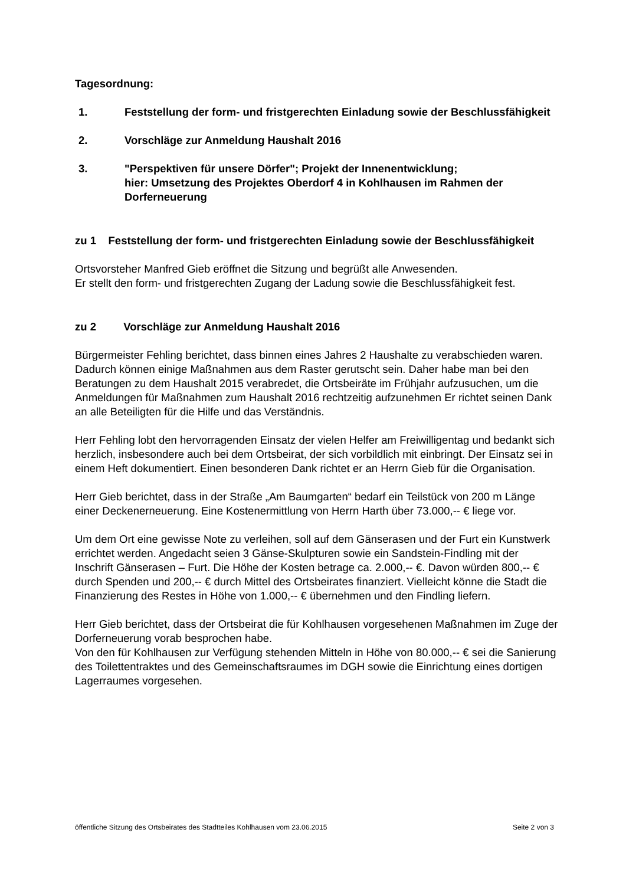Tagesordnung:
1. Feststellung der form- und fristgerechten Einladung sowie der Beschlussfähigkeit
2. Vorschläge zur Anmeldung Haushalt 2016
3. "Perspektiven für unsere Dörfer"; Projekt der Innenentwicklung;
hier: Umsetzung des Projektes Oberdorf 4 in Kohlhausen im Rahmen der Dorferneuerung
zu 1 Feststellung der form- und fristgerechten Einladung sowie der Beschlussfähigkeit
Ortsvorsteher Manfred Gieb eröffnet die Sitzung und begrüßt alle Anwesenden.
Er stellt den form- und fristgerechten Zugang der Ladung sowie die Beschlussfähigkeit fest.
zu 2 Vorschläge zur Anmeldung Haushalt 2016
Bürgermeister Fehling berichtet, dass binnen eines Jahres 2 Haushalte zu verabschieden waren. Dadurch können einige Maßnahmen aus dem Raster gerutscht sein. Daher habe man bei den Beratungen zu dem Haushalt 2015 verabredet, die Ortsbeiräte im Frühjahr aufzusuchen, um die Anmeldungen für Maßnahmen zum Haushalt 2016 rechtzeitig aufzunehmen Er richtet seinen Dank an alle Beteiligten für die Hilfe und das Verständnis.
Herr Fehling lobt den hervorragenden Einsatz der vielen Helfer am Freiwilligentag und bedankt sich herzlich, insbesondere auch bei dem Ortsbeirat, der sich vorbildlich mit einbringt. Der Einsatz sei in einem Heft dokumentiert. Einen besonderen Dank richtet er an Herrn Gieb für die Organisation.
Herr Gieb berichtet, dass in der Straße „Am Baumgarten“ bedarf ein Teilstück von 200 m Länge einer Deckenerneuerung. Eine Kostenermittlung von Herrn Harth über 73.000,-- € liege vor.
Um dem Ort eine gewisse Note zu verleihen, soll auf dem Gänserasen und der Furt ein Kunstwerk errichtet werden. Angedacht seien 3 Gänse-Skulpturen sowie ein Sandstein-Findling mit der Inschrift Gänserasen – Furt. Die Höhe der Kosten betrage ca. 2.000,-- €. Davon würden 800,-- € durch Spenden und 200,-- € durch Mittel des Ortsbeirates finanziert. Vielleicht könne die Stadt die Finanzierung des Restes in Höhe von 1.000,-- € übernehmen und den Findling liefern.
Herr Gieb berichtet, dass der Ortsbeirat die für Kohlhausen vorgesehenen Maßnahmen im Zuge der Dorferneuerung vorab besprochen habe.
Von den für Kohlhausen zur Verfügung stehenden Mitteln in Höhe von 80.000,-- € sei die Sanierung des Toilettentraktes und des Gemeinschaftsraumes im DGH sowie die Einrichtung eines dortigen Lagerraumes vorgesehen.
öffentliche Sitzung des Ortsbeirates des Stadtteiles Kohlhausen vom 23.06.2015 Seite 2 von 3